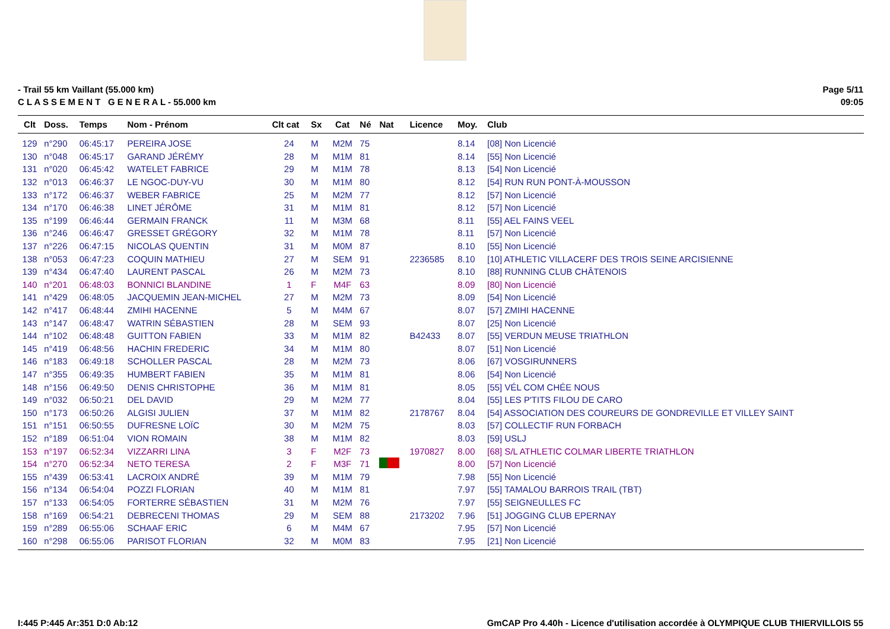- Trail 55 km Vaillant (55.000 km)
C L A S S E M E N T G E N E R A L - 55.000 km
Page 5/11
09:05
| Clt | Doss. | Temps | Nom - Prénom | Clt cat | Sx | Cat | Né | Nat | Licence | Moy. | Club |
| --- | --- | --- | --- | --- | --- | --- | --- | --- | --- | --- | --- |
| 129 | n°290 | 06:45:17 | PEREIRA JOSE | 24 | M | M2M | 75 | | | 8.14 | [08] Non Licencié |
| 130 | n°048 | 06:45:17 | GARAND JÉRÉMY | 28 | M | M1M | 81 | | | 8.14 | [55] Non Licencié |
| 131 | n°020 | 06:45:42 | WATELET FABRICE | 29 | M | M1M | 78 | | | 8.13 | [54] Non Licencié |
| 132 | n°013 | 06:46:37 | LE NGOC-DUY-VU | 30 | M | M1M | 80 | | | 8.12 | [54] RUN RUN PONT-À-MOUSSON |
| 133 | n°172 | 06:46:37 | WEBER FABRICE | 25 | M | M2M | 77 | | | 8.12 | [57] Non Licencié |
| 134 | n°170 | 06:46:38 | LINET JÉRÔME | 31 | M | M1M | 81 | | | 8.12 | [57] Non Licencié |
| 135 | n°199 | 06:46:44 | GERMAIN FRANCK | 11 | M | M3M | 68 | | | 8.11 | [55] AEL FAINS VEEL |
| 136 | n°246 | 06:46:47 | GRESSET GRÉGORY | 32 | M | M1M | 78 | | | 8.11 | [57] Non Licencié |
| 137 | n°226 | 06:47:15 | NICOLAS QUENTIN | 31 | M | M0M | 87 | | | 8.10 | [55] Non Licencié |
| 138 | n°053 | 06:47:23 | COQUIN MATHIEU | 27 | M | SEM | 91 | | 2236585 | 8.10 | [10] ATHLETIC VILLACERF DES TROIS SEINE ARCISIENNE |
| 139 | n°434 | 06:47:40 | LAURENT PASCAL | 26 | M | M2M | 73 | | | 8.10 | [88] RUNNING CLUB CHÂTENOIS |
| 140 | n°201 | 06:48:03 | BONNICI BLANDINE | 1 | F | M4F | 63 | | | 8.09 | [80] Non Licencié |
| 141 | n°429 | 06:48:05 | JACQUEMIN JEAN-MICHEL | 27 | M | M2M | 73 | | | 8.09 | [54] Non Licencié |
| 142 | n°417 | 06:48:44 | ZMIHI HACENNE | 5 | M | M4M | 67 | | | 8.07 | [57] ZMIHI HACENNE |
| 143 | n°147 | 06:48:47 | WATRIN SÉBASTIEN | 28 | M | SEM | 93 | | | 8.07 | [25] Non Licencié |
| 144 | n°102 | 06:48:48 | GUITTON FABIEN | 33 | M | M1M | 82 | | B42433 | 8.07 | [55] VERDUN MEUSE TRIATHLON |
| 145 | n°419 | 06:48:56 | HACHIN FREDERIC | 34 | M | M1M | 80 | | | 8.07 | [51] Non Licencié |
| 146 | n°183 | 06:49:18 | SCHOLLER PASCAL | 28 | M | M2M | 73 | | | 8.06 | [67] VOSGIRUNNERS |
| 147 | n°355 | 06:49:35 | HUMBERT FABIEN | 35 | M | M1M | 81 | | | 8.06 | [54] Non Licencié |
| 148 | n°156 | 06:49:50 | DENIS CHRISTOPHE | 36 | M | M1M | 81 | | | 8.05 | [55] VÉL COM CHÉE NOUS |
| 149 | n°032 | 06:50:21 | DEL DAVID | 29 | M | M2M | 77 | | | 8.04 | [55] LES P'TITS FILOU DE CARO |
| 150 | n°173 | 06:50:26 | ALGISI JULIEN | 37 | M | M1M | 82 | | 2178767 | 8.04 | [54] ASSOCIATION DES COUREURS DE GONDREVILLE ET VILLEY SAINT |
| 151 | n°151 | 06:50:55 | DUFRESNE LOÏC | 30 | M | M2M | 75 | | | 8.03 | [57] COLLECTIF RUN FORBACH |
| 152 | n°189 | 06:51:04 | VION ROMAIN | 38 | M | M1M | 82 | | | 8.03 | [59] USLJ |
| 153 | n°197 | 06:52:34 | VIZZARRI LINA | 3 | F | M2F | 73 | | 1970827 | 8.00 | [68] S/L ATHLETIC COLMAR LIBERTE TRIATHLON |
| 154 | n°270 | 06:52:34 | NETO TERESA | 2 | F | M3F | 71 | | | 8.00 | [57] Non Licencié |
| 155 | n°439 | 06:53:41 | LACROIX ANDRÉ | 39 | M | M1M | 79 | | | 7.98 | [55] Non Licencié |
| 156 | n°134 | 06:54:04 | POZZI FLORIAN | 40 | M | M1M | 81 | | | 7.97 | [55] TAMALOU BARROIS TRAIL (TBT) |
| 157 | n°133 | 06:54:05 | FORTERRE SÉBASTIEN | 31 | M | M2M | 76 | | | 7.97 | [55] SEIGNEULLES FC |
| 158 | n°169 | 06:54:21 | DEBRECENI THOMAS | 29 | M | SEM | 88 | | 2173202 | 7.96 | [51] JOGGING CLUB EPERNAY |
| 159 | n°289 | 06:55:06 | SCHAAF ERIC | 6 | M | M4M | 67 | | | 7.95 | [57] Non Licencié |
| 160 | n°298 | 06:55:06 | PARISOT FLORIAN | 32 | M | M0M | 83 | | | 7.95 | [21] Non Licencié |
I:445 P:445 Ar:351 D:0 Ab:12 GmCAP Pro 4.40h - Licence d'utilisation accordée à OLYMPIQUE CLUB THIERVILLOIS 55